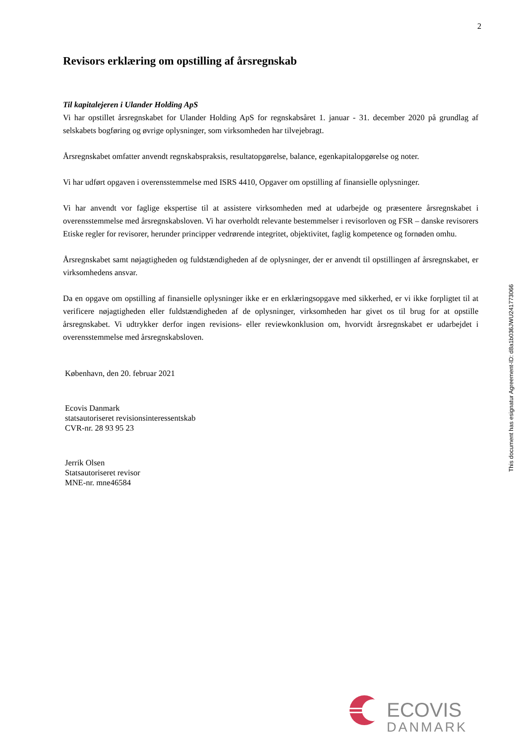2
Revisors erklæring om opstilling af årsregnskab
Til kapitalejeren i Ulander Holding ApS
Vi har opstillet årsregnskabet for Ulander Holding ApS for regnskabsåret 1. januar - 31. december 2020 på grundlag af selskabets bogføring og øvrige oplysninger, som virksomheden har tilvejebragt.
Årsregnskabet omfatter anvendt regnskabspraksis, resultatopgørelse, balance, egenkapitalopgørelse og noter.
Vi har udført opgaven i overensstemmelse med ISRS 4410, Opgaver om opstilling af finansielle oplysninger.
Vi har anvendt vor faglige ekspertise til at assistere virksomheden med at udarbejde og præsentere årsregnskabet i overensstemmelse med årsregnskabsloven. Vi har overholdt relevante bestemmelser i revisorloven og FSR – danske revisorers Etiske regler for revisorer, herunder principper vedrørende integritet, objektivitet, faglig kompetence og fornøden omhu.
Årsregnskabet samt nøjagtigheden og fuldstændigheden af de oplysninger, der er anvendt til opstillingen af årsregnskabet, er virksomhedens ansvar.
Da en opgave om opstilling af finansielle oplysninger ikke er en erklæringsopgave med sikkerhed, er vi ikke forpligtet til at verificere nøjagtigheden eller fuldstændigheden af de oplysninger, virksomheden har givet os til brug for at opstille årsregnskabet. Vi udtrykker derfor ingen revisions- eller reviewkonklusion om, hvorvidt årsregnskabet er udarbejdet i overensstemmelse med årsregnskabsloven.
København, den 20. februar 2021
Ecovis Danmark
statsautoriseret revisionsinteressentskab
CVR-nr. 28 93 95 23
Jerrik Olsen
Statsautoriseret revisor
MNE-nr. mne46584
This document has esignatur Agreement-ID: d8a1b036JWU241773066
ECOVIS
DANMARK